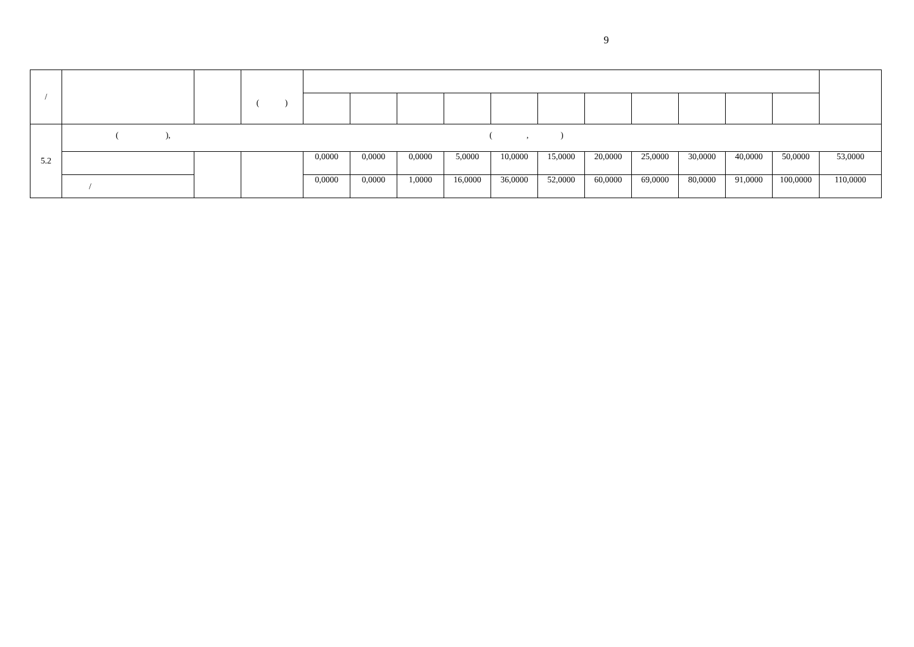9
| / | | | ( ) | | | | | | | | | | | | |
| --- | --- | --- | --- | --- | --- | --- | --- | --- | --- | --- | --- | --- | --- | --- | --- |
| 5.2 | ( ), ( , ) | | | | | | | | | | | | | | |
| | | | | 0,0000 | 0,0000 | 0,0000 | 5,0000 | 10,0000 | 15,0000 | 20,0000 | 25,0000 | 30,0000 | 40,0000 | 50,0000 | 53,0000 |
| | / | | | 0,0000 | 0,0000 | 1,0000 | 16,0000 | 36,0000 | 52,0000 | 60,0000 | 69,0000 | 80,0000 | 91,0000 | 100,0000 | 110,0000 |